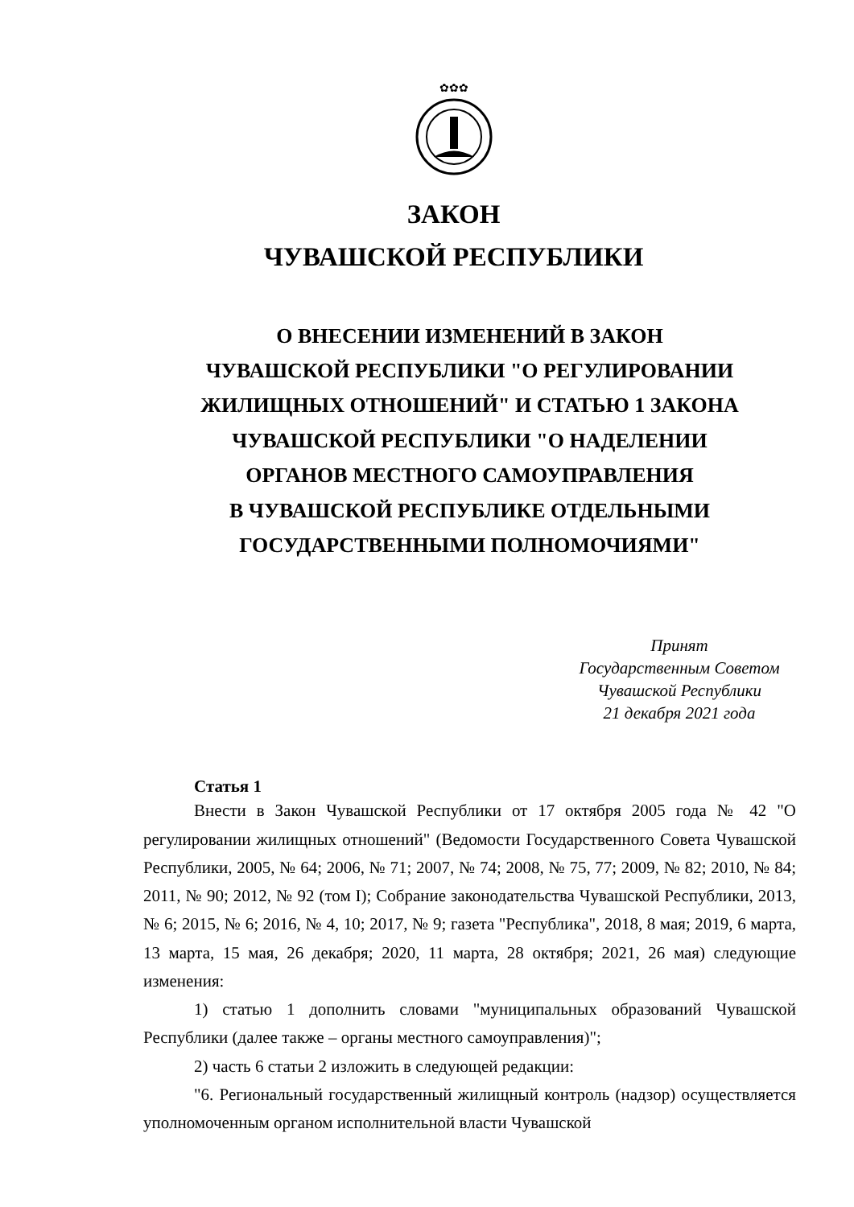✿✿✿
ЗАКОН
ЧУВАШСКОЙ РЕСПУБЛИКИ
О ВНЕСЕНИИ ИЗМЕНЕНИЙ В ЗАКОН
ЧУВАШСКОЙ РЕСПУБЛИКИ "О РЕГУЛИРОВАНИИ
ЖИЛИЩНЫХ ОТНОШЕНИЙ" И СТАТЬЮ 1 ЗАКОНА
ЧУВАШСКОЙ РЕСПУБЛИКИ "О НАДЕЛЕНИИ
ОРГАНОВ МЕСТНОГО САМОУПРАВЛЕНИЯ
В ЧУВАШСКОЙ РЕСПУБЛИКЕ ОТДЕЛЬНЫМИ
ГОСУДАРСТВЕННЫМИ ПОЛНОМОЧИЯМИ"
Принят
Государственным Советом
Чувашской Республики
21 декабря 2021 года
Статья 1
Внести в Закон Чувашской Республики от 17 октября 2005 года № 42 "О регулировании жилищных отношений" (Ведомости Государственного Совета Чувашской Республики, 2005, № 64; 2006, № 71; 2007, № 74; 2008, № 75, 77; 2009, № 82; 2010, № 84; 2011, № 90; 2012, № 92 (том I); Собрание законодательства Чувашской Республики, 2013, № 6; 2015, № 6; 2016, № 4, 10; 2017, № 9; газета "Республика", 2018, 8 мая; 2019, 6 марта, 13 марта, 15 мая, 26 декабря; 2020, 11 марта, 28 октября; 2021, 26 мая) следующие изменения:
1) статью 1 дополнить словами "муниципальных образований Чувашской Республики (далее также – органы местного самоуправления)";
2) часть 6 статьи 2 изложить в следующей редакции:
"6. Региональный государственный жилищный контроль (надзор) осуществляется уполномоченным органом исполнительной власти Чувашской